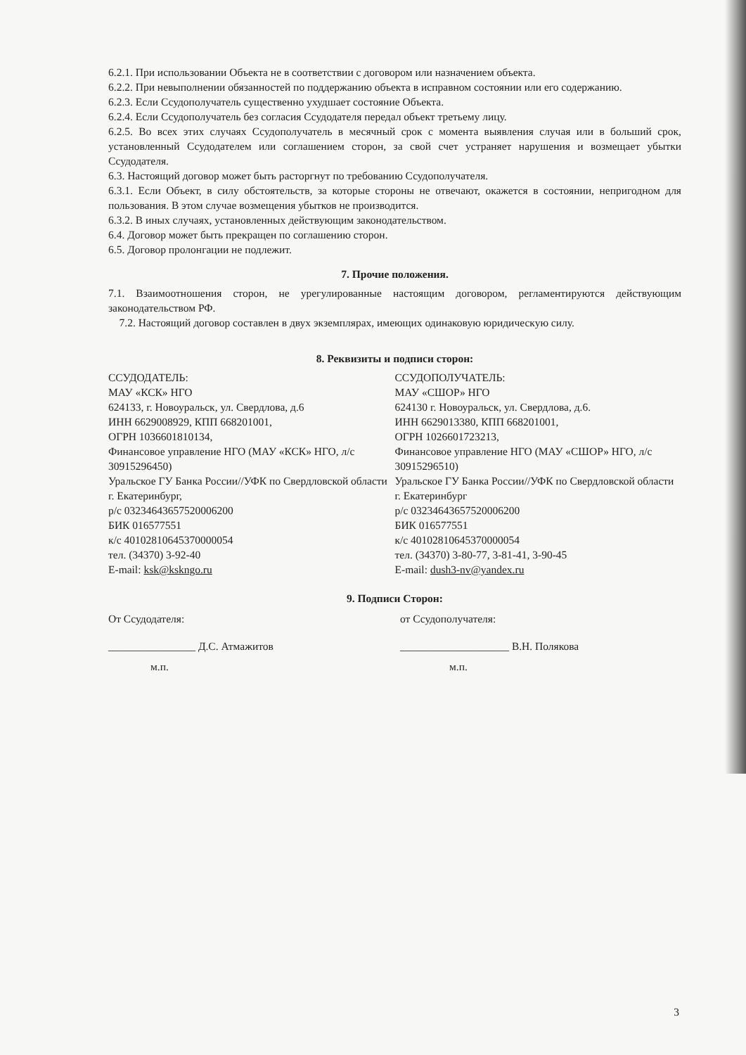6.2.1. При использовании Объекта не в соответствии с договором или назначением объекта.
6.2.2. При невыполнении обязанностей по поддержанию объекта в исправном состоянии или его содержанию.
6.2.3. Если Ссудополучатель существенно ухудшает состояние Объекта.
6.2.4. Если Ссудополучатель без согласия Ссудодателя передал объект третьему лицу.
6.2.5. Во всех этих случаях Ссудополучатель в месячный срок с момента выявления случая или в больший срок, установленный Ссудодателем или соглашением сторон, за свой счет устраняет нарушения и возмещает убытки Ссудодателя.
6.3. Настоящий договор может быть расторгнут по требованию Ссудополучателя.
6.3.1. Если Объект, в силу обстоятельств, за которые стороны не отвечают, окажется в состоянии, непригодном для пользования. В этом случае возмещения убытков не производится.
6.3.2. В иных случаях, установленных действующим законодательством.
6.4. Договор может быть прекращен по соглашению сторон.
6.5. Договор пролонгации не подлежит.
7. Прочие положения.
7.1. Взаимоотношения сторон, не урегулированные настоящим договором, регламентируются действующим законодательством РФ.
7.2. Настоящий договор составлен в двух экземплярах, имеющих одинаковую юридическую силу.
8. Реквизиты и подписи сторон:
ССУДОДАТЕЛЬ:
МАУ «КСК» НГО
624133, г. Новоуральск, ул. Свердлова, д.6
ИНН 6629008929, КПП 668201001,
ОГРН 1036601810134,
Финансовое управление НГО (МАУ «КСК» НГО, л/с 30915296450)
Уральское ГУ Банка России//УФК по Свердловской области г. Екатеринбург,
р/с 03234643657520006200
БИК 016577551
к/с 40102810645370000054
тел. (34370) 3-92-40
E-mail: ksk@kskngo.ru
ССУДОПОЛУЧАТЕЛЬ:
МАУ «СШОР» НГО
624130 г. Новоуральск, ул. Свердлова, д.6.
ИНН 6629013380, КПП 668201001,
ОГРН 1026601723213,
Финансовое управление НГО (МАУ «СШОР» НГО, л/с 30915296510)
Уральское ГУ Банка России//УФК по Свердловской области г. Екатеринбург
р/с 03234643657520006200
БИК 016577551
к/с 40102810645370000054
тел. (34370) 3-80-77, 3-81-41, 3-90-45
E-mail: dush3-nv@yandex.ru
9. Подписи Сторон:
От Ссудодателя: от Ссудополучателя:
________________ Д.С. Атмажитов ____________________ В.Н. Полякова
м.п. м.п.
3